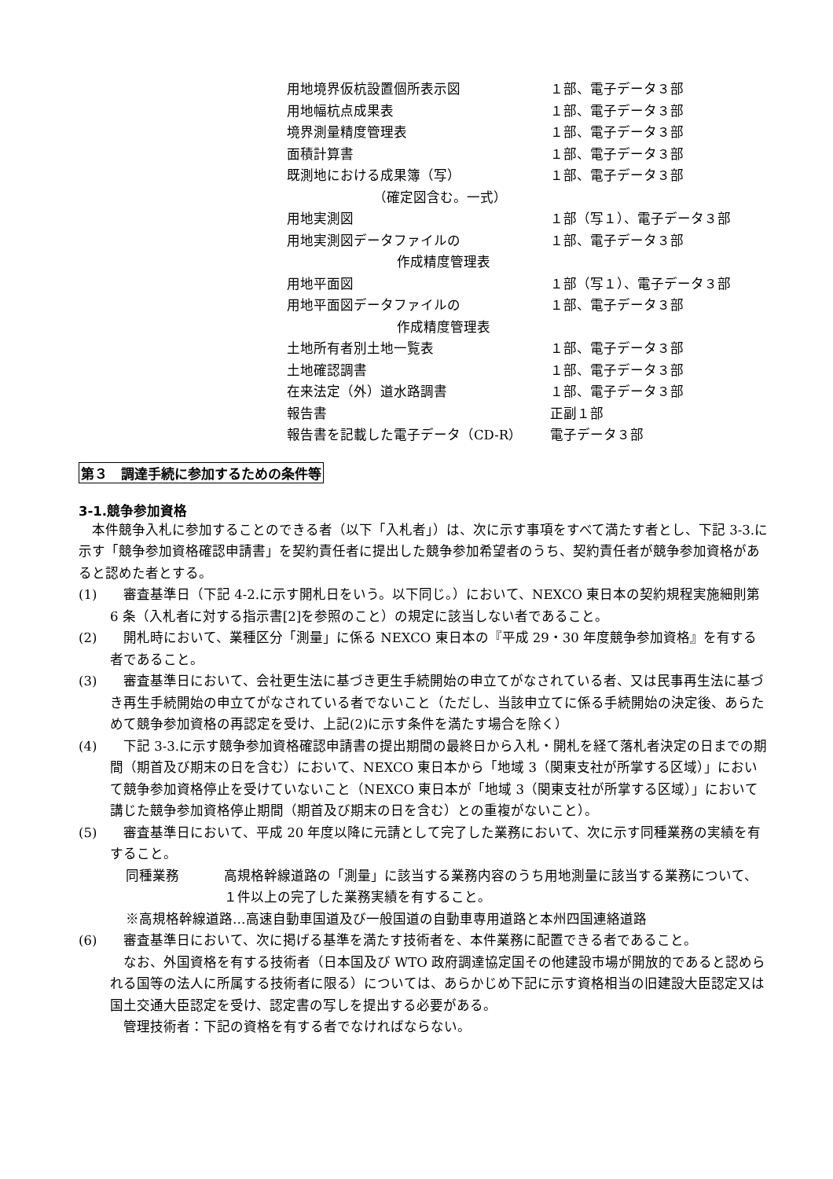用地境界仮杭設置個所表示図 １部、電子データ３部
用地幅杭点成果表 １部、電子データ３部
境界測量精度管理表 １部、電子データ３部
面積計算書 １部、電子データ３部
既測地における成果簿（写） １部、電子データ３部
（確定図含む。一式）
用地実測図 １部（写１）、電子データ３部
用地実測図データファイルの １部、電子データ３部
作成精度管理表
用地平面図 １部（写１）、電子データ３部
用地平面図データファイルの １部、電子データ３部
作成精度管理表
土地所有者別土地一覧表 １部、電子データ３部
土地確認調書 １部、電子データ３部
在来法定（外）道水路調書 １部、電子データ３部
報告書 正副１部
報告書を記載した電子データ（CD-R） 電子データ３部
第３　調達手続に参加するための条件等
3-1.競争参加資格
　本件競争入札に参加することのできる者（以下「入札者」）は、次に示す事項をすべて満たす者とし、下記 3-3.に示す「競争参加資格確認申請書」を契約責任者に提出した競争参加希望者のうち、契約責任者が競争参加資格があると認めた者とする。
(1)　審査基準日（下記 4-2.に示す開札日をいう。以下同じ。）において、NEXCO 東日本の契約規程実施細則第 6 条（入札者に対する指示書[2]を参照のこと）の規定に該当しない者であること。
(2)　開札時において、業種区分「測量」に係る NEXCO 東日本の『平成 29・30 年度競争参加資格』を有する者であること。
(3)　審査基準日において、会社更生法に基づき更生手続開始の申立てがなされている者、又は民事再生法に基づき再生手続開始の申立てがなされている者でないこと（ただし、当該申立てに係る手続開始の決定後、あらためて競争参加資格の再認定を受け、上記(2)に示す条件を満たす場合を除く）
(4)　下記 3-3.に示す競争参加資格確認申請書の提出期間の最終日から入札・開札を経て落札者決定の日までの期間（期首及び期末の日を含む）において、NEXCO 東日本から「地域 3（関東支社が所掌する区域）」において競争参加資格停止を受けていないこと（NEXCO 東日本が「地域 3（関東支社が所掌する区域）」において講じた競争参加資格停止期間（期首及び期末の日を含む）との重複がないこと）。
(5)　審査基準日において、平成 20 年度以降に元請として完了した業務において、次に示す同種業務の実績を有すること。
同種業務 高規格幹線道路の「測量」に該当する業務内容のうち用地測量に該当する業務について、１件以上の完了した業務実績を有すること。
※高規格幹線道路…高速自動車国道及び一般国道の自動車専用道路と本州四国連絡道路
(6)　審査基準日において、次に掲げる基準を満たす技術者を、本件業務に配置できる者であること。
　なお、外国資格を有する技術者（日本国及び WTO 政府調達協定国その他建設市場が開放的であると認められる国等の法人に所属する技術者に限る）については、あらかじめ下記に示す資格相当の旧建設大臣認定又は国土交通大臣認定を受け、認定書の写しを提出する必要がある。
　管理技術者：下記の資格を有する者でなければならない。